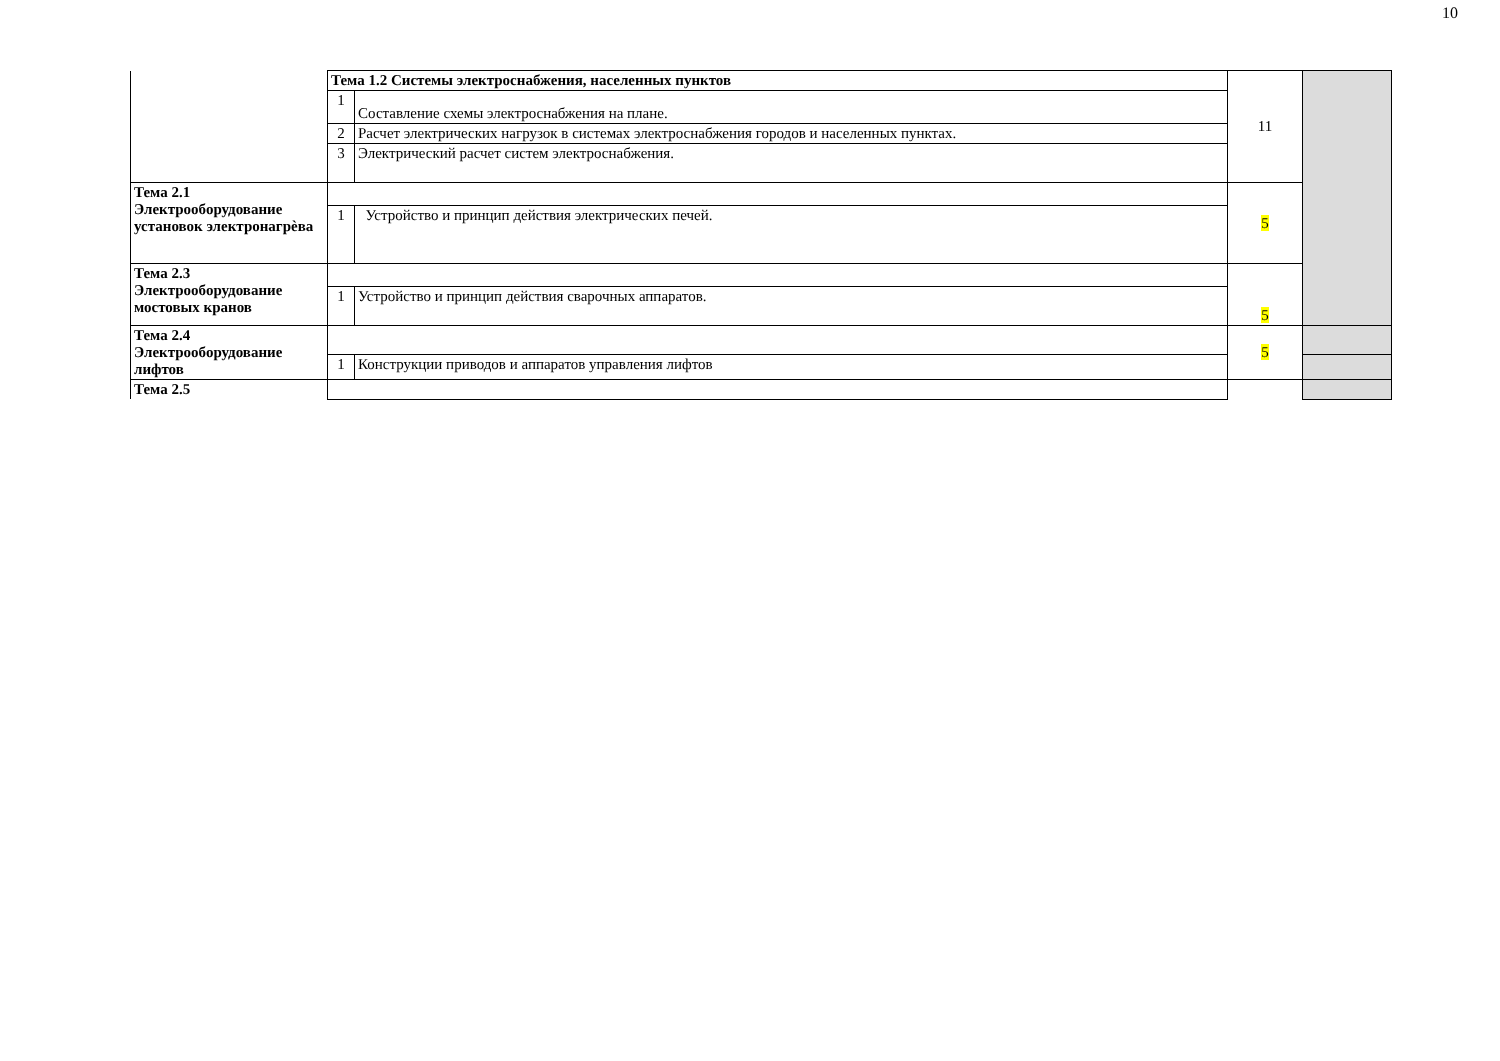10
| | Тема 1.2 Системы электроснабжения, населенных пунктов | | 11 | |
| | 1 | Составление схемы электроснабжения на плане. | | |
| | 2 | Расчет электрических нагрузок в системах электроснабжения городов и населенных пунктах. | | |
| | 3 | Электрический расчет систем электроснабжения. | | |
| Тема 2.1 Электрооборудование установок электронагрèва | | | 5 | |
| | 1 | Устройство и принцип действия электрических печей. | | |
| Тема 2.3 Электрооборудование мостовых кранов | | | 5 | |
| | 1 | Устройство и принцип действия сварочных аппаратов. | | |
| Тема 2.4 Электрооборудование лифтов | | | 5 | |
| | 1 | Конструкции приводов и аппаратов управления лифтов | | |
| Тема 2.5 | | | | |